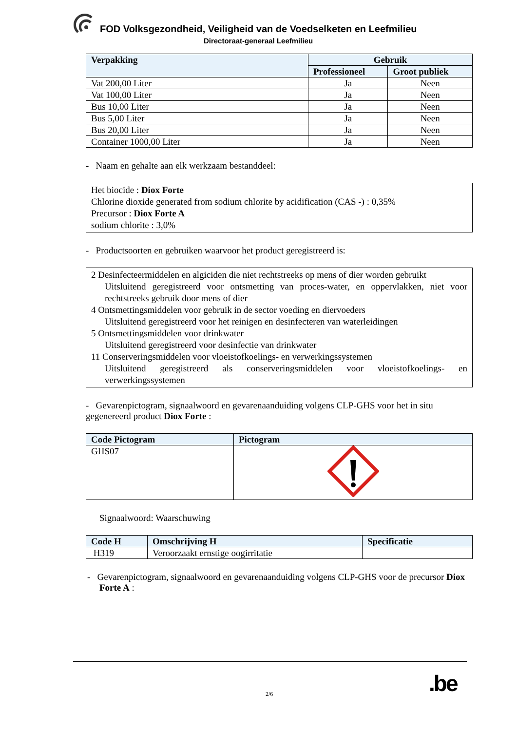FOD Volksgezondheid, Veiligheid van de Voedselketen en Leefmilieu
Directoraat-generaal Leefmilieu
| Verpakking | Gebruik | |
| --- | --- | --- |
| | Professioneel | Groot publiek |
| Vat 200,00 Liter | Ja | Neen |
| Vat 100,00 Liter | Ja | Neen |
| Bus 10,00 Liter | Ja | Neen |
| Bus 5,00 Liter | Ja | Neen |
| Bus 20,00 Liter | Ja | Neen |
| Container 1000,00 Liter | Ja | Neen |
- Naam en gehalte aan elk werkzaam bestanddeel:
Het biocide : Diox Forte
Chlorine dioxide generated from sodium chlorite by acidification (CAS -) : 0,35%
Precursor : Diox Forte A
sodium chlorite : 3,0%
- Productsoorten en gebruiken waarvoor het product geregistreerd is:
2 Desinfecteermiddelen en algiciden die niet rechtstreeks op mens of dier worden gebruikt
Uitsluitend geregistreerd voor ontsmetting van proces-water, en oppervlakken, niet voor rechtstreeks gebruik door mens of dier
4 Ontsmettingsmiddelen voor gebruik in de sector voeding en diervoeders
Uitsluitend geregistreerd voor het reinigen en desinfecteren van waterleidingen
5 Ontsmettingsmiddelen voor drinkwater
Uitsluitend geregistreerd voor desinfectie van drinkwater
11 Conserveringsmiddelen voor vloeistofkoelings- en verwerkingssystemen
Uitsluitend geregistreerd als conserveringsmiddelen voor vloeistofkoelings- en verwerkingssystemen
- Gevarenpictogram, signaalwoord en gevarenaanduiding volgens CLP-GHS voor het in situ gegenereerd product Diox Forte :
| Code Pictogram | Pictogram |
| --- | --- |
| GHS07 | |
Signaalwoord: Waarschuwing
| Code H | Omschrijving H | Specificatie |
| --- | --- | --- |
| H319 | Veroorzaakt ernstige oogirritatie | |
- Gevarenpictogram, signaalwoord en gevarenaanduiding volgens CLP-GHS voor de precursor Diox Forte A :
2/6 .be